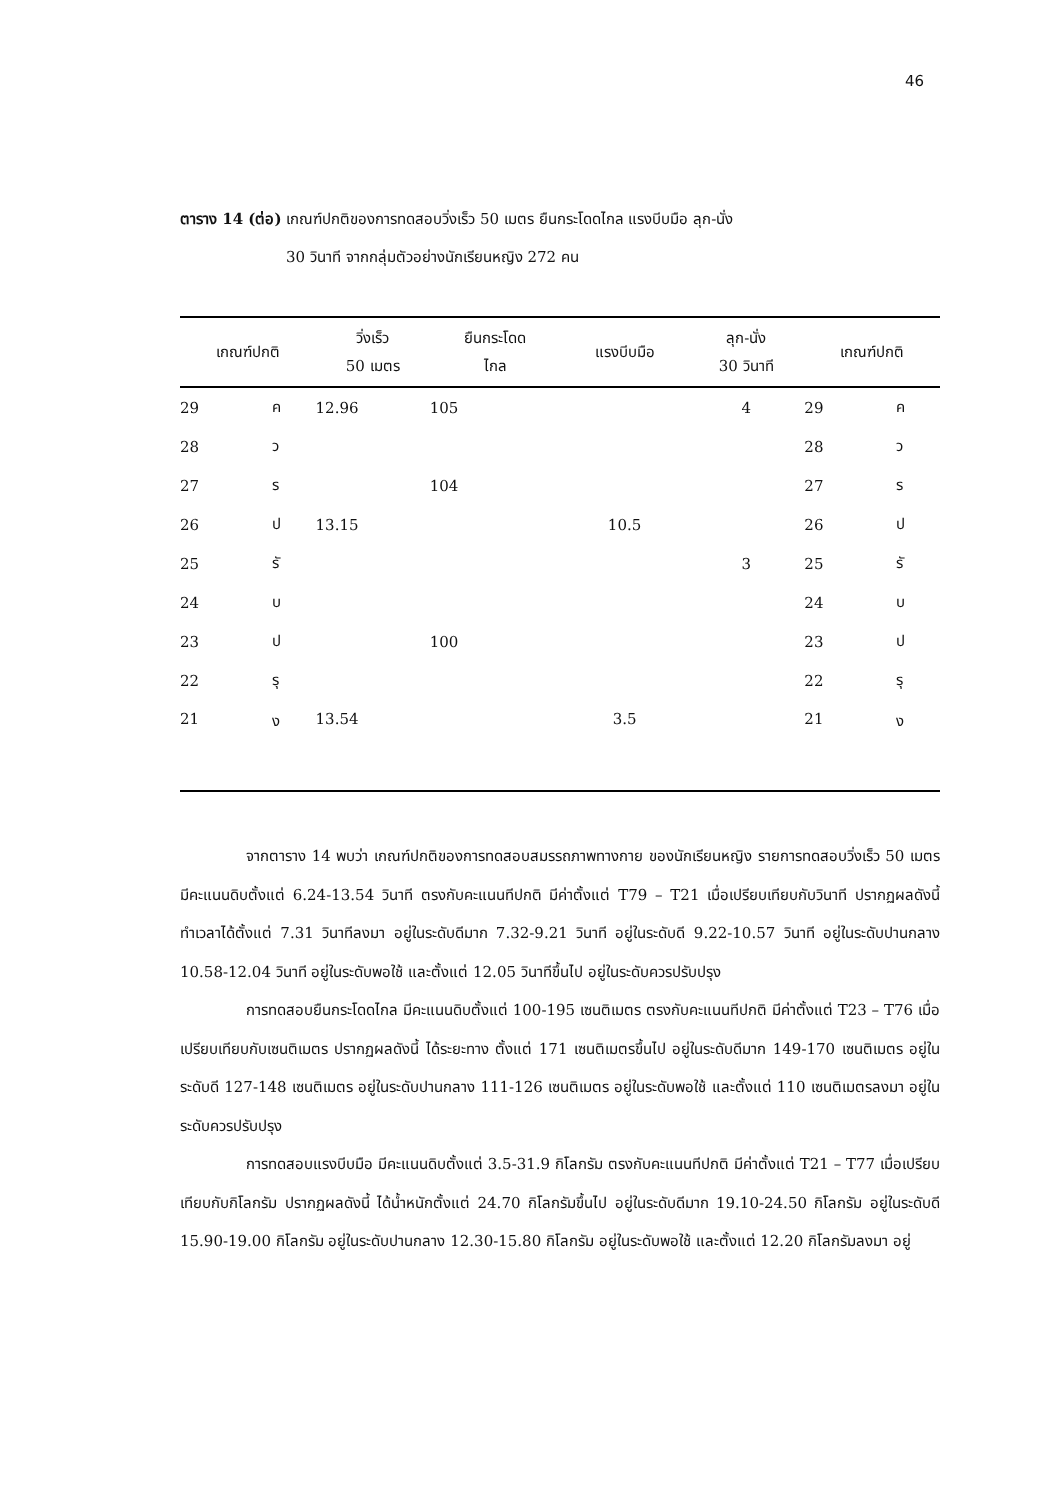46
ตาราง 14 (ต่อ) เกณฑ์ปกติของการทดสอบวิ่งเร็ว 50 เมตร ยืนกระโดดไกล แรงบีบมือ ลุก-นั่ง
30 วินาที จากกลุ่มตัวอย่างนักเรียนหญิง 272 คน
| เกณฑ์ปกติ | | วิ่งเร็ว 50 เมตร | ยืนกระโดด ไกล | แรงบีบมือ | ลุก-นั่ง 30 วินาที | เกณฑ์ปกติ | |
| --- | --- | --- | --- | --- | --- | --- | --- |
| 29 | ค | 12.96 | 105 | | 4 | 29 | ค |
| 28 | ว | | | | | 28 | ว |
| 27 | ร | | 104 | | | 27 | ร |
| 26 | ป | 13.15 | | 10.5 | | 26 | ป |
| 25 | รั | | | | 3 | 25 | รั |
| 24 | บ | | | | | 24 | บ |
| 23 | ป | | 100 | | | 23 | ป |
| 22 | รุ | | | | | 22 | รุ |
| 21 | ง | 13.54 | | 3.5 | | 21 | ง |
จากตาราง 14 พบว่า เกณฑ์ปกติของการทดสอบสมรรถภาพทางกาย ของนักเรียนหญิง รายการทดสอบวิ่งเร็ว 50 เมตร มีคะแนนดิบตั้งแต่ 6.24-13.54 วินาที ตรงกับคะแนนทีปกติ มีค่าตั้งแต่ T79 – T21 เมื่อเปรียบเทียบกับวินาที ปรากฏผลดังนี้ ทำเวลาได้ตั้งแต่ 7.31 วินาทีลงมา อยู่ในระดับดีมาก 7.32-9.21 วินาที อยู่ในระดับดี 9.22-10.57 วินาที อยู่ในระดับปานกลาง 10.58-12.04 วินาที อยู่ในระดับพอใช้ และตั้งแต่ 12.05 วินาทีขึ้นไป อยู่ในระดับควรปรับปรุง
การทดสอบยืนกระโดดไกล มีคะแนนดิบตั้งแต่ 100-195 เซนติเมตร ตรงกับคะแนนทีปกติ มีค่าตั้งแต่ T23 – T76 เมื่อเปรียบเทียบกับเซนติเมตร ปรากฏผลดังนี้ ได้ระยะทาง ตั้งแต่ 171 เซนติเมตรขึ้นไป อยู่ในระดับดีมาก 149-170 เซนติเมตร อยู่ในระดับดี 127-148 เซนติเมตร อยู่ในระดับปานกลาง 111-126 เซนติเมตร อยู่ในระดับพอใช้ และตั้งแต่ 110 เซนติเมตรลงมา อยู่ในระดับควรปรับปรุง
การทดสอบแรงบีบมือ มีคะแนนดิบตั้งแต่ 3.5-31.9 กิโลกรัม ตรงกับคะแนนทีปกติ มีค่าตั้งแต่ T21 – T77 เมื่อเปรียบเทียบกับกิโลกรัม ปรากฏผลดังนี้ ได้น้ำหนักตั้งแต่ 24.70 กิโลกรัมขึ้นไป อยู่ในระดับดีมาก 19.10-24.50 กิโลกรัม อยู่ในระดับดี 15.90-19.00 กิโลกรัม อยู่ในระดับปานกลาง 12.30-15.80 กิโลกรัม อยู่ในระดับพอใช้ และตั้งแต่ 12.20 กิโลกรัมลงมา อยู่